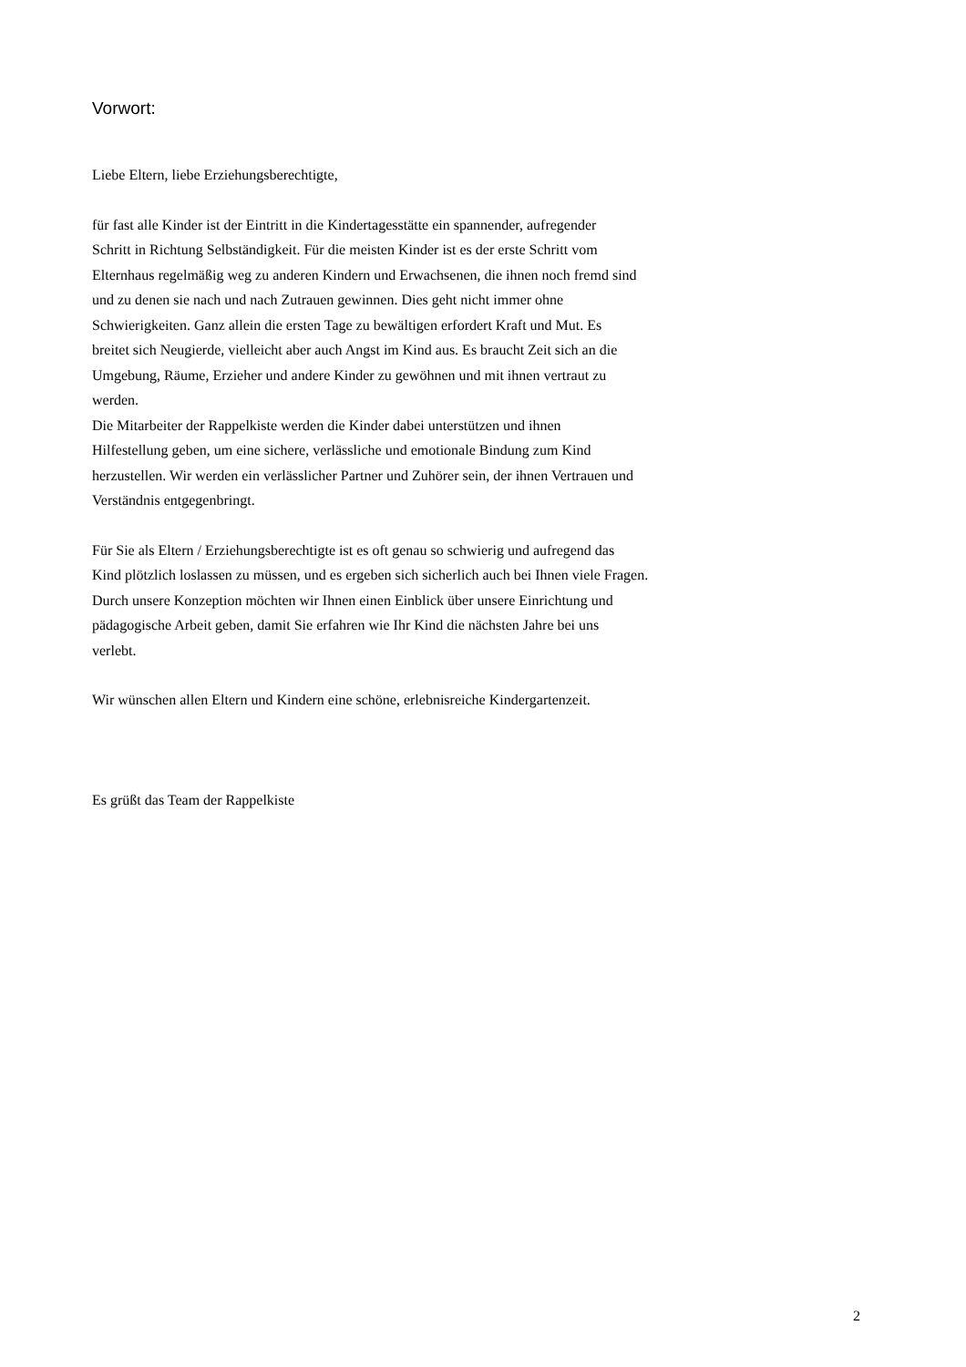Vorwort:
Liebe Eltern, liebe Erziehungsberechtigte,
für fast alle Kinder ist der Eintritt in die Kindertagesstätte ein spannender, aufregender
Schritt in Richtung Selbständigkeit. Für die meisten Kinder ist es der erste Schritt vom
Elternhaus regelmäßig weg zu anderen Kindern und Erwachsenen, die ihnen noch fremd sind
und zu denen sie nach und nach Zutrauen gewinnen. Dies geht nicht immer ohne
Schwierigkeiten. Ganz allein die ersten Tage zu bewältigen erfordert Kraft und Mut. Es
breitet sich Neugierde, vielleicht aber auch Angst im Kind aus. Es braucht Zeit sich an die
Umgebung, Räume, Erzieher und andere Kinder zu gewöhnen und mit ihnen vertraut zu
werden.
Die Mitarbeiter der Rappelkiste werden die Kinder dabei unterstützen und ihnen
Hilfestellung geben, um eine sichere, verlässliche und emotionale Bindung zum Kind
herzustellen. Wir werden ein verlässlicher Partner und Zuhörer sein, der ihnen Vertrauen und
Verständnis entgegenbringt.
Für Sie als Eltern / Erziehungsberechtigte ist es oft genau so schwierig und aufregend das
Kind plötzlich loslassen zu müssen, und es ergeben sich sicherlich auch bei Ihnen viele Fragen.
Durch unsere Konzeption möchten wir Ihnen einen Einblick über unsere Einrichtung und
pädagogische Arbeit geben, damit Sie erfahren wie Ihr Kind die nächsten Jahre bei uns
verlebt.
Wir wünschen allen Eltern und Kindern eine schöne, erlebnisreiche Kindergartenzeit.
Es grüßt das Team der Rappelkiste
2